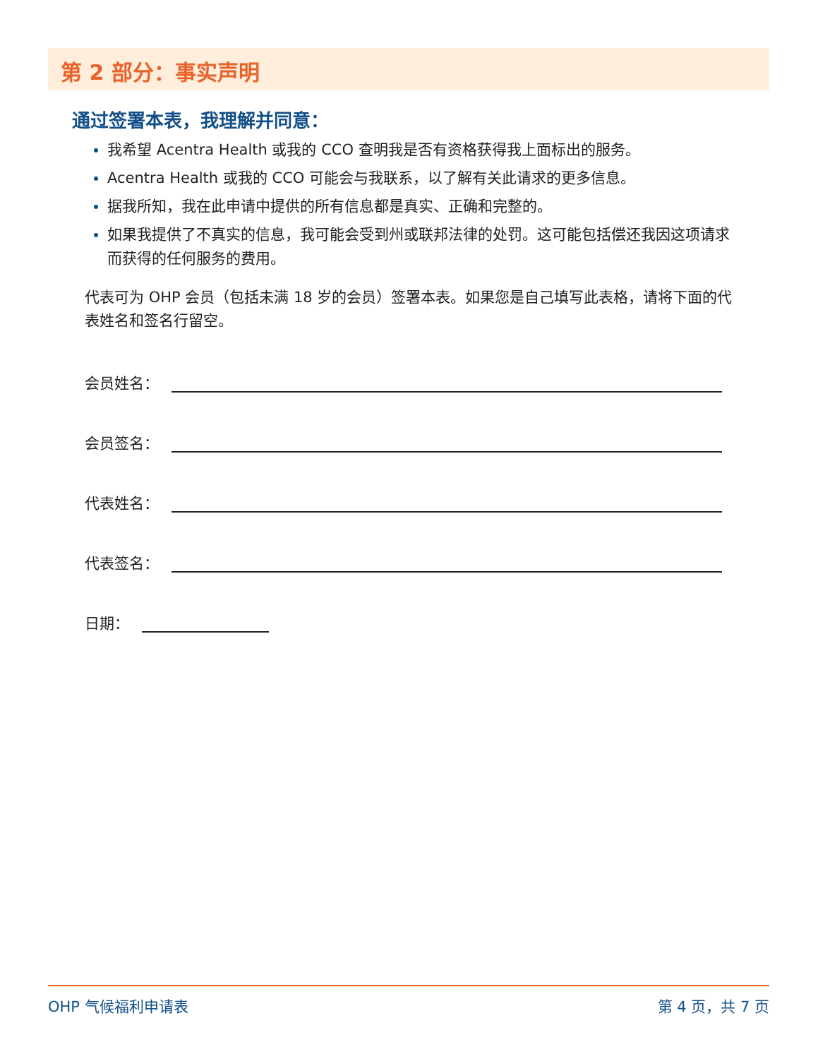第 2 部分：事实声明
通过签署本表，我理解并同意：
我希望 Acentra Health 或我的 CCO 查明我是否有资格获得我上面标出的服务。
Acentra Health 或我的 CCO 可能会与我联系，以了解有关此请求的更多信息。
据我所知，我在此申请中提供的所有信息都是真实、正确和完整的。
如果我提供了不真实的信息，我可能会受到州或联邦法律的处罚。这可能包括偿还我因这项请求而获得的任何服务的费用。
代表可为 OHP 会员（包括未满 18 岁的会员）签署本表。如果您是自己填写此表格，请将下面的代表姓名和签名行留空。
会员姓名：
会员签名：
代表姓名：
代表签名：
日期：
OHP 气候福利申请表 第 4 页，共 7 页